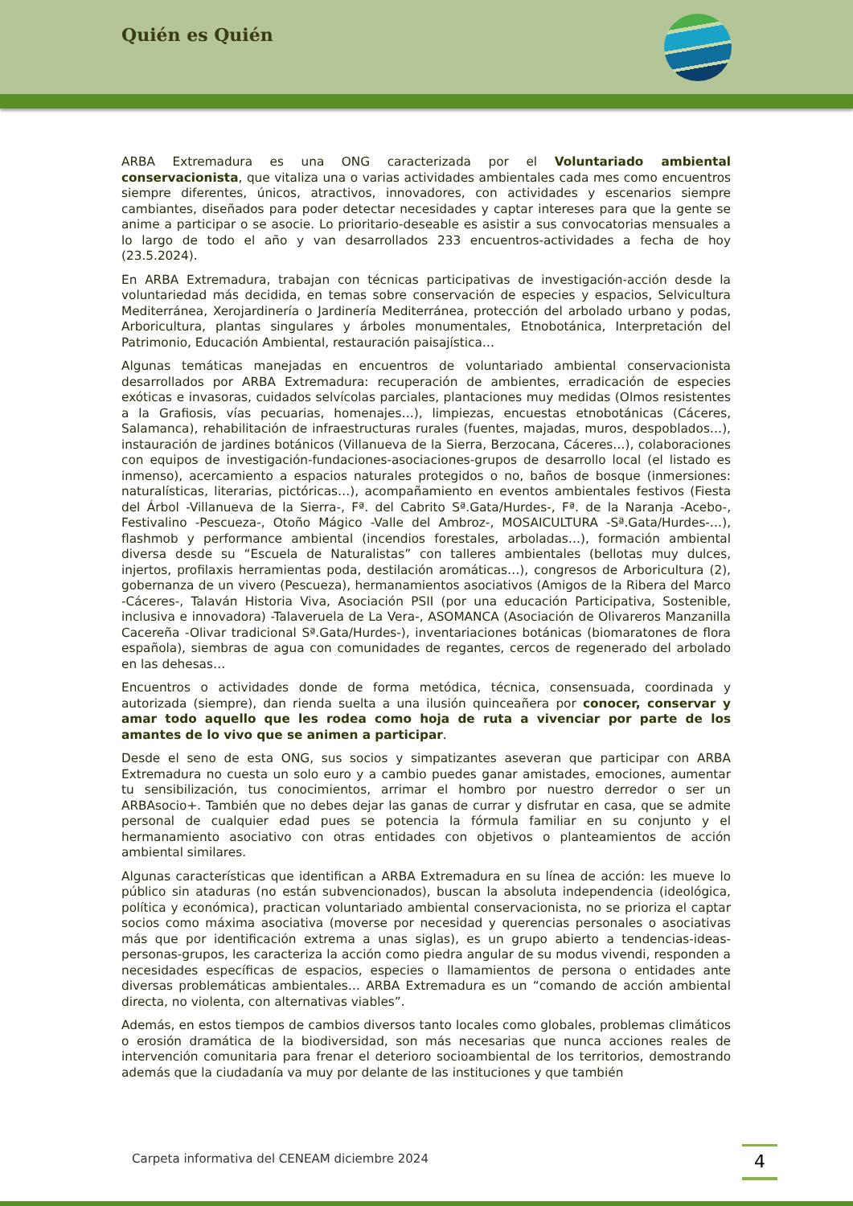Quién es Quién
ARBA Extremadura es una ONG caracterizada por el Voluntariado ambiental conservacionista, que vitaliza una o varias actividades ambientales cada mes como encuentros siempre diferentes, únicos, atractivos, innovadores, con actividades y escenarios siempre cambiantes, diseñados para poder detectar necesidades y captar intereses para que la gente se anime a participar o se asocie. Lo prioritario-deseable es asistir a sus convocatorias mensuales a lo largo de todo el año y van desarrollados 233 encuentros-actividades a fecha de hoy (23.5.2024).
En ARBA Extremadura, trabajan con técnicas participativas de investigación-acción desde la voluntariedad más decidida, en temas sobre conservación de especies y espacios, Selvicultura Mediterránea, Xerojardinería o Jardinería Mediterránea, protección del arbolado urbano y podas, Arboricultura, plantas singulares y árboles monumentales, Etnobotánica, Interpretación del Patrimonio, Educación Ambiental, restauración paisajística…
Algunas temáticas manejadas en encuentros de voluntariado ambiental conservacionista desarrollados por ARBA Extremadura: recuperación de ambientes, erradicación de especies exóticas e invasoras, cuidados selvícolas parciales, plantaciones muy medidas (Olmos resistentes a la Grafiosis, vías pecuarias, homenajes…), limpiezas, encuestas etnobotánicas (Cáceres, Salamanca), rehabilitación de infraestructuras rurales (fuentes, majadas, muros, despoblados…), instauración de jardines botánicos (Villanueva de la Sierra, Berzocana, Cáceres…), colaboraciones con equipos de investigación-fundaciones-asociaciones-grupos de desarrollo local (el listado es inmenso), acercamiento a espacios naturales protegidos o no, baños de bosque (inmersiones: naturalísticas, literarias, pictóricas…), acompañamiento en eventos ambientales festivos (Fiesta del Árbol -Villanueva de la Sierra-, Fª. del Cabrito Sª.Gata/Hurdes-, Fª. de la Naranja -Acebo-, Festivalino -Pescueza-, Otoño Mágico -Valle del Ambroz-, MOSAICULTURA -Sª.Gata/Hurdes-…), flashmob y performance ambiental (incendios forestales, arboladas…), formación ambiental diversa desde su “Escuela de Naturalistas” con talleres ambientales (bellotas muy dulces, injertos, profilaxis herramientas poda, destilación aromáticas…), congresos de Arboricultura (2), gobernanza de un vivero (Pescueza), hermanamientos asociativos (Amigos de la Ribera del Marco -Cáceres-, Talaván Historia Viva, Asociación PSII (por una educación Participativa, Sostenible, inclusiva e innovadora) -Talaveruela de La Vera-, ASOMANCA (Asociación de Olivareros Manzanilla Cacereña -Olivar tradicional Sª.Gata/Hurdes-), inventariaciones botánicas (biomaratones de flora española), siembras de agua con comunidades de regantes, cercos de regenerado del arbolado en las dehesas…
Encuentros o actividades donde de forma metódica, técnica, consensuada, coordinada y autorizada (siempre), dan rienda suelta a una ilusión quinceañera por conocer, conservar y amar todo aquello que les rodea como hoja de ruta a vivenciar por parte de los amantes de lo vivo que se animen a participar.
Desde el seno de esta ONG, sus socios y simpatizantes aseveran que participar con ARBA Extremadura no cuesta un solo euro y a cambio puedes ganar amistades, emociones, aumentar tu sensibilización, tus conocimientos, arrimar el hombro por nuestro derredor o ser un ARBAsocio+. También que no debes dejar las ganas de currar y disfrutar en casa, que se admite personal de cualquier edad pues se potencia la fórmula familiar en su conjunto y el hermanamiento asociativo con otras entidades con objetivos o planteamientos de acción ambiental similares.
Algunas características que identifican a ARBA Extremadura en su línea de acción: les mueve lo público sin ataduras (no están subvencionados), buscan la absoluta independencia (ideológica, política y económica), practican voluntariado ambiental conservacionista, no se prioriza el captar socios como máxima asociativa (moverse por necesidad y querencias personales o asociativas más que por identificación extrema a unas siglas), es un grupo abierto a tendencias-ideas-personas-grupos, les caracteriza la acción como piedra angular de su modus vivendi, responden a necesidades específicas de espacios, especies o llamamientos de persona o entidades ante diversas problemáticas ambientales… ARBA Extremadura es un “comando de acción ambiental directa, no violenta, con alternativas viables”.
Además, en estos tiempos de cambios diversos tanto locales como globales, problemas climáticos o erosión dramática de la biodiversidad, son más necesarias que nunca acciones reales de intervención comunitaria para frenar el deterioro socioambiental de los territorios, demostrando además que la ciudadanía va muy por delante de las instituciones y que también
Carpeta informativa del CENEAM diciembre 2024
4